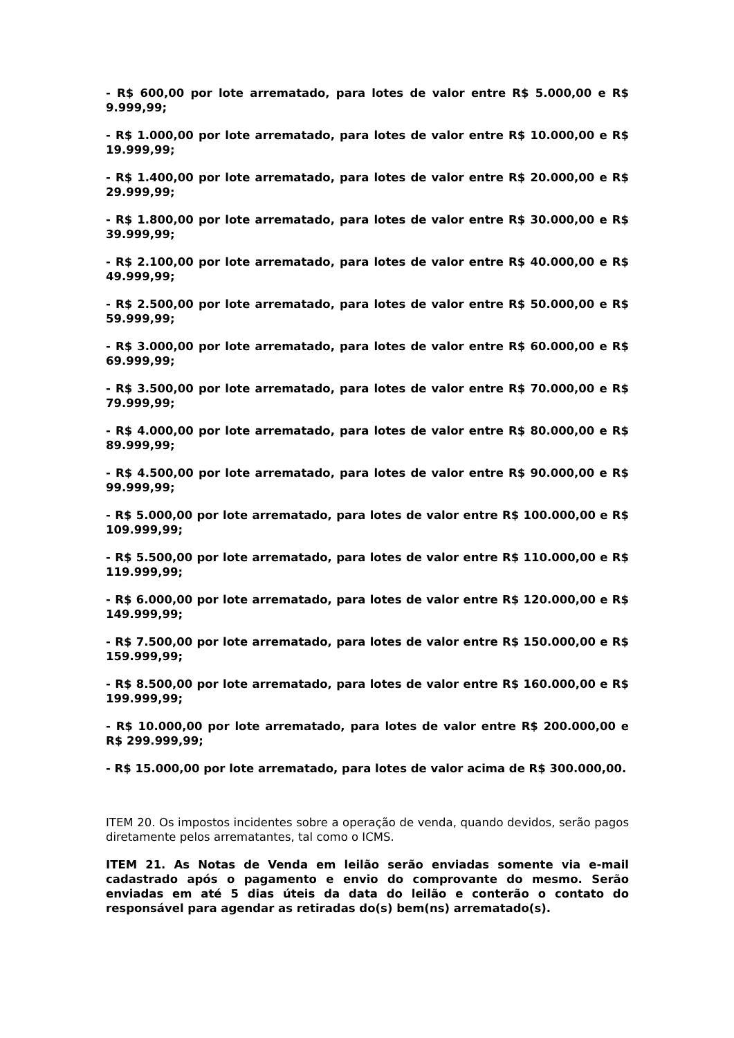- R$ 600,00 por lote arrematado, para lotes de valor entre R$ 5.000,00 e R$ 9.999,99;
- R$ 1.000,00 por lote arrematado, para lotes de valor entre R$ 10.000,00 e R$ 19.999,99;
- R$ 1.400,00 por lote arrematado, para lotes de valor entre R$ 20.000,00 e R$ 29.999,99;
- R$ 1.800,00 por lote arrematado, para lotes de valor entre R$ 30.000,00 e R$ 39.999,99;
- R$ 2.100,00 por lote arrematado, para lotes de valor entre R$ 40.000,00 e R$ 49.999,99;
- R$ 2.500,00 por lote arrematado, para lotes de valor entre R$ 50.000,00 e R$ 59.999,99;
- R$ 3.000,00 por lote arrematado, para lotes de valor entre R$ 60.000,00 e R$ 69.999,99;
- R$ 3.500,00 por lote arrematado, para lotes de valor entre R$ 70.000,00 e R$ 79.999,99;
- R$ 4.000,00 por lote arrematado, para lotes de valor entre R$ 80.000,00 e R$ 89.999,99;
- R$ 4.500,00 por lote arrematado, para lotes de valor entre R$ 90.000,00 e R$ 99.999,99;
- R$ 5.000,00 por lote arrematado, para lotes de valor entre R$ 100.000,00 e R$ 109.999,99;
- R$ 5.500,00 por lote arrematado, para lotes de valor entre R$ 110.000,00 e R$ 119.999,99;
- R$ 6.000,00 por lote arrematado, para lotes de valor entre R$ 120.000,00 e R$ 149.999,99;
- R$ 7.500,00 por lote arrematado, para lotes de valor entre R$ 150.000,00 e R$ 159.999,99;
- R$ 8.500,00 por lote arrematado, para lotes de valor entre R$ 160.000,00 e R$ 199.999,99;
- R$ 10.000,00 por lote arrematado, para lotes de valor entre R$ 200.000,00 e R$ 299.999,99;
- R$ 15.000,00 por lote arrematado, para lotes de valor acima de R$ 300.000,00.
ITEM 20. Os impostos incidentes sobre a operação de venda, quando devidos, serão pagos diretamente pelos arrematantes, tal como o ICMS.
ITEM 21. As Notas de Venda em leilão serão enviadas somente via e-mail cadastrado após o pagamento e envio do comprovante do mesmo. Serão enviadas em até 5 dias úteis da data do leilão e conterão o contato do responsável para agendar as retiradas do(s) bem(ns) arrematado(s).